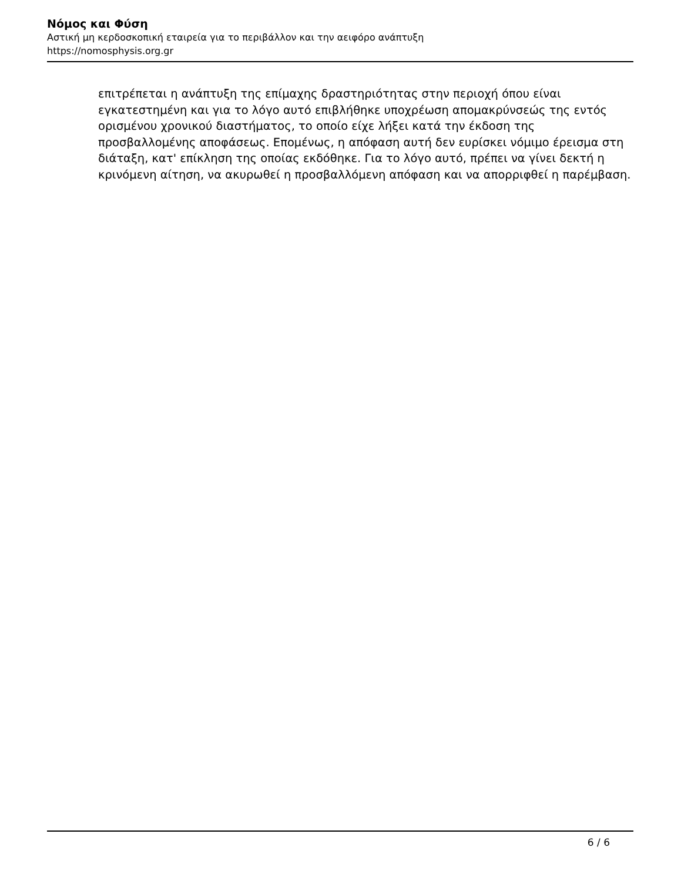Νόμος και Φύση
Αστική μη κερδοσκοπική εταιρεία για το περιβάλλον και την αειφόρο ανάπτυξη
https://nomosphysis.org.gr
επιτρέπεται η ανάπτυξη της επίμαχης δραστηριότητας στην περιοχή όπου είναι εγκατεστημένη και για το λόγο αυτό επιβλήθηκε υποχρέωση απομακρύνσεώς της εντός ορισμένου χρονικού διαστήματος, το οποίο είχε λήξει κατά την έκδοση της προσβαλλομένης αποφάσεως. Επομένως, η απόφαση αυτή δεν ευρίσκει νόμιμο έρεισμα στη διάταξη, κατ' επίκληση της οποίας εκδόθηκε. Για το λόγο αυτό, πρέπει να γίνει δεκτή η κρινόμενη αίτηση, να ακυρωθεί η προσβαλλόμενη απόφαση και να απορριφθεί η παρέμβαση.
6 / 6